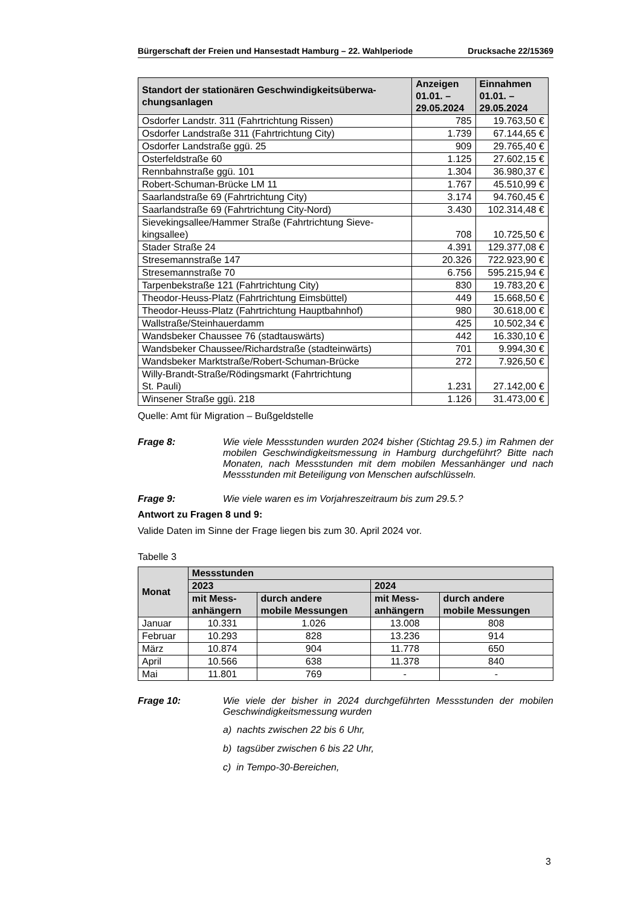Bürgerschaft der Freien und Hansestadt Hamburg – 22. Wahlperiode Drucksache 22/15369
| Standort der stationären Geschwindigkeitsüberwa- chungsanlagen | Anzeigen 01.01. – 29.05.2024 | Einnahmen 01.01. – 29.05.2024 |
| --- | --- | --- |
| Osdorfer Landstr. 311 (Fahrtrichtung Rissen) | 785 | 19.763,50 € |
| Osdorfer Landstraße 311 (Fahrtrichtung City) | 1.739 | 67.144,65 € |
| Osdorfer Landstraße ggü. 25 | 909 | 29.765,40 € |
| Osterfeldstraße 60 | 1.125 | 27.602,15 € |
| Rennbahnstraße ggü. 101 | 1.304 | 36.980,37 € |
| Robert-Schuman-Brücke LM 11 | 1.767 | 45.510,99 € |
| Saarlandstraße 69 (Fahrtrichtung City) | 3.174 | 94.760,45 € |
| Saarlandstraße 69 (Fahrtrichtung City-Nord) | 3.430 | 102.314,48 € |
| Sievekingsallee/Hammer Straße (Fahrtrichtung Sieve- kingsallee) | 708 | 10.725,50 € |
| Stader Straße 24 | 4.391 | 129.377,08 € |
| Stresemannstraße 147 | 20.326 | 722.923,90 € |
| Stresemannstraße 70 | 6.756 | 595.215,94 € |
| Tarpenbekstraße 121 (Fahrtrichtung City) | 830 | 19.783,20 € |
| Theodor-Heuss-Platz (Fahrtrichtung Eimsbüttel) | 449 | 15.668,50 € |
| Theodor-Heuss-Platz (Fahrtrichtung Hauptbahnhof) | 980 | 30.618,00 € |
| Wallstraße/Steinhauerdamm | 425 | 10.502,34 € |
| Wandsbeker Chaussee 76 (stadtauswärts) | 442 | 16.330,10 € |
| Wandsbeker Chaussee/Richardstraße (stadteinwärts) | 701 | 9.994,30 € |
| Wandsbeker Marktstraße/Robert-Schuman-Brücke | 272 | 7.926,50 € |
| Willy-Brandt-Straße/Rödingsmarkt (Fahrtrichtung St. Pauli) | 1.231 | 27.142,00 € |
| Winsener Straße ggü. 218 | 1.126 | 31.473,00 € |
Quelle: Amt für Migration – Bußgeldstelle
Frage 8: Wie viele Messstunden wurden 2024 bisher (Stichtag 29.5.) im Rahmen der mobilen Geschwindigkeitsmessung in Hamburg durchgeführt? Bitte nach Monaten, nach Messstunden mit dem mobilen Messanhänger und nach Messstunden mit Beteiligung von Menschen aufschlüsseln.
Frage 9: Wie viele waren es im Vorjahreszeitraum bis zum 29.5.?
Antwort zu Fragen 8 und 9:
Valide Daten im Sinne der Frage liegen bis zum 30. April 2024 vor.
Tabelle 3
| Monat | Messstunden | | | |
| --- | --- | --- | --- | --- |
| | 2023 | | 2024 | |
| | mit Mess- anhängern | durch andere mobile Messungen | mit Mess- anhängern | durch andere mobile Messungen |
| Januar | 10.331 | 1.026 | 13.008 | 808 |
| Februar | 10.293 | 828 | 13.236 | 914 |
| März | 10.874 | 904 | 11.778 | 650 |
| April | 10.566 | 638 | 11.378 | 840 |
| Mai | 11.801 | 769 | - | - |
Frage 10: Wie viele der bisher in 2024 durchgeführten Messstunden der mobilen Geschwindigkeitsmessung wurden
a) nachts zwischen 22 bis 6 Uhr,
b) tagsüber zwischen 6 bis 22 Uhr,
c) in Tempo-30-Bereichen,
3